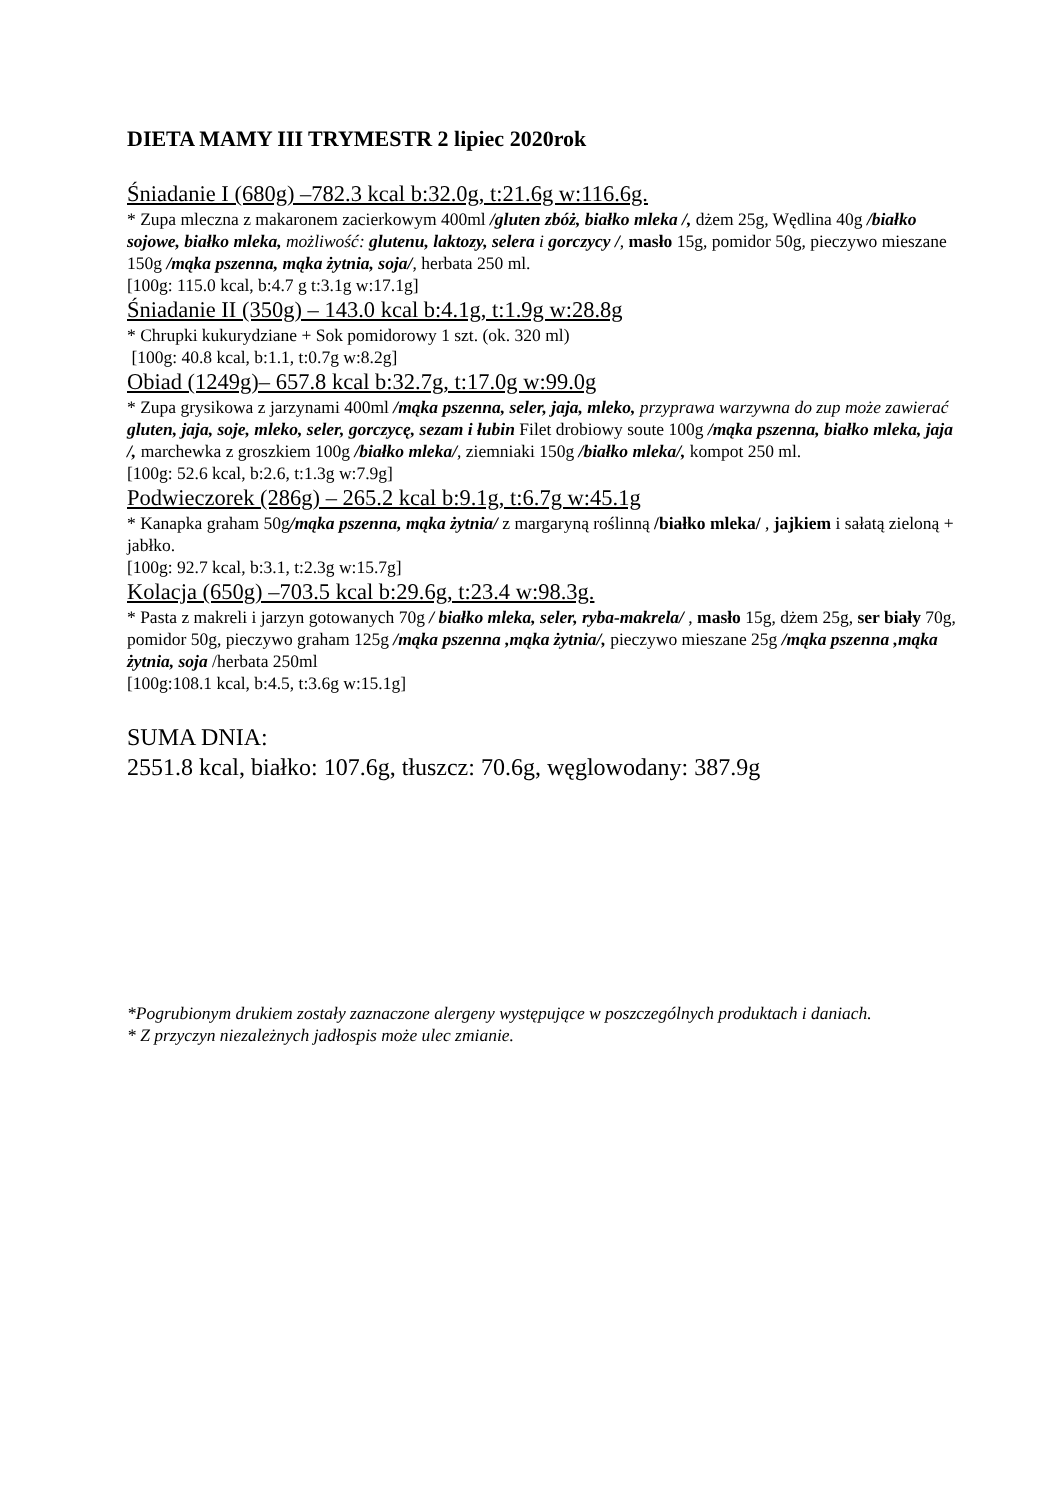DIETA MAMY III TRYMESTR 2 lipiec 2020rok
Śniadanie I (680g) –782.3 kcal b:32.0g, t:21.6g w:116.6g.
* Zupa mleczna z makaronem zacierkowym 400ml /gluten zbóż, białko mleka /, dżem 25g, Wędlina 40g /białko sojowe, białko mleka, możliwość: glutenu, laktozy, selera i gorczycy /, masło 15g, pomidor 50g, pieczywo mieszane 150g /mąka pszenna, mąka żytnia, soja/, herbata 250 ml.
[100g: 115.0 kcal, b:4.7 g t:3.1g w:17.1g]
Śniadanie II (350g) – 143.0 kcal b:4.1g, t:1.9g w:28.8g
* Chrupki kukurydziane + Sok pomidorowy 1 szt. (ok. 320 ml)
[100g: 40.8 kcal, b:1.1, t:0.7g w:8.2g]
Obiad (1249g)– 657.8 kcal b:32.7g, t:17.0g w:99.0g
* Zupa grysikowa z jarzynami 400ml /mąka pszenna, seler, jaja, mleko, przyprawa warzywna do zup może zawierać gluten, jaja, soje, mleko, seler, gorczycę, sezam i łubin Filet drobiowy soute 100g /mąka pszenna, białko mleka, jaja /, marchewka z groszkiem 100g /białko mleka/, ziemniaki 150g /białko mleka/, kompot 250 ml.
[100g: 52.6 kcal, b:2.6, t:1.3g w:7.9g]
Podwieczorek (286g) – 265.2 kcal b:9.1g, t:6.7g w:45.1g
* Kanapka graham 50g/mąka pszenna, mąka żytnia/ z margaryną roślinną /białko mleka/ , jajkiem i sałatą zieloną + jabłko.
[100g: 92.7 kcal, b:3.1, t:2.3g w:15.7g]
Kolacja (650g) –703.5 kcal b:29.6g, t:23.4 w:98.3g.
* Pasta z makreli i jarzyn gotowanych 70g / białko mleka, seler, ryba-makrela/ , masło 15g, dżem 25g, ser biały 70g, pomidor 50g, pieczywo graham 125g /mąka pszenna ,mąka żytnia/, pieczywo mieszane 25g /mąka pszenna ,mąka żytnia, soja /herbata 250ml
[100g:108.1 kcal, b:4.5, t:3.6g w:15.1g]
SUMA DNIA:
2551.8 kcal, białko: 107.6g, tłuszcz: 70.6g, węglowodany: 387.9g
*Pogrubionym drukiem zostały zaznaczone alergeny występujące w poszczególnych produktach i daniach.
* Z przyczyn niezależnych jadłospis może ulec zmianie.